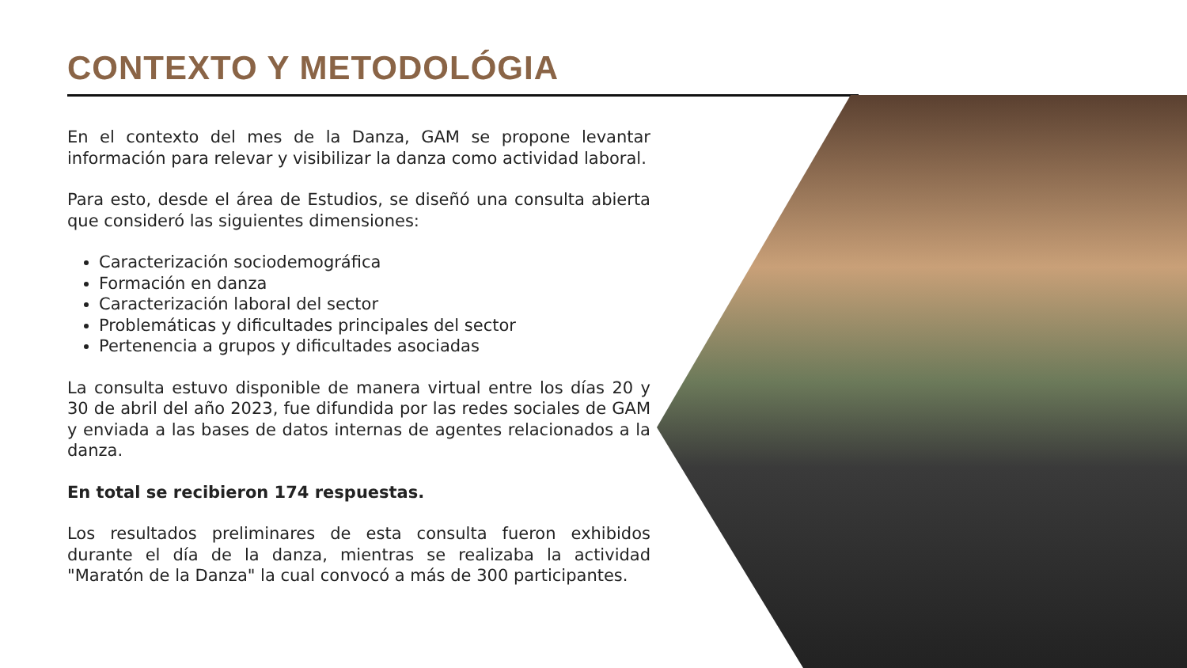CONTEXTO Y METODOLÓGIA
En el contexto del mes de la Danza, GAM se propone levantar información para relevar y visibilizar la danza como actividad laboral.
Para esto, desde el área de Estudios, se diseñó una consulta abierta que consideró las siguientes dimensiones:
Caracterización sociodemográfica
Formación en danza
Caracterización laboral del sector
Problemáticas y dificultades principales del sector
Pertenencia a grupos y dificultades asociadas
La consulta estuvo disponible de manera virtual entre los días 20 y 30 de abril del año 2023, fue difundida por las redes sociales de GAM y enviada a las bases de datos internas de agentes relacionados a la danza.
En total se recibieron 174 respuestas.
Los resultados preliminares de esta consulta fueron exhibidos durante el día de la danza, mientras se realizaba la actividad "Maratón de la Danza" la cual convocó a más de 300 participantes.